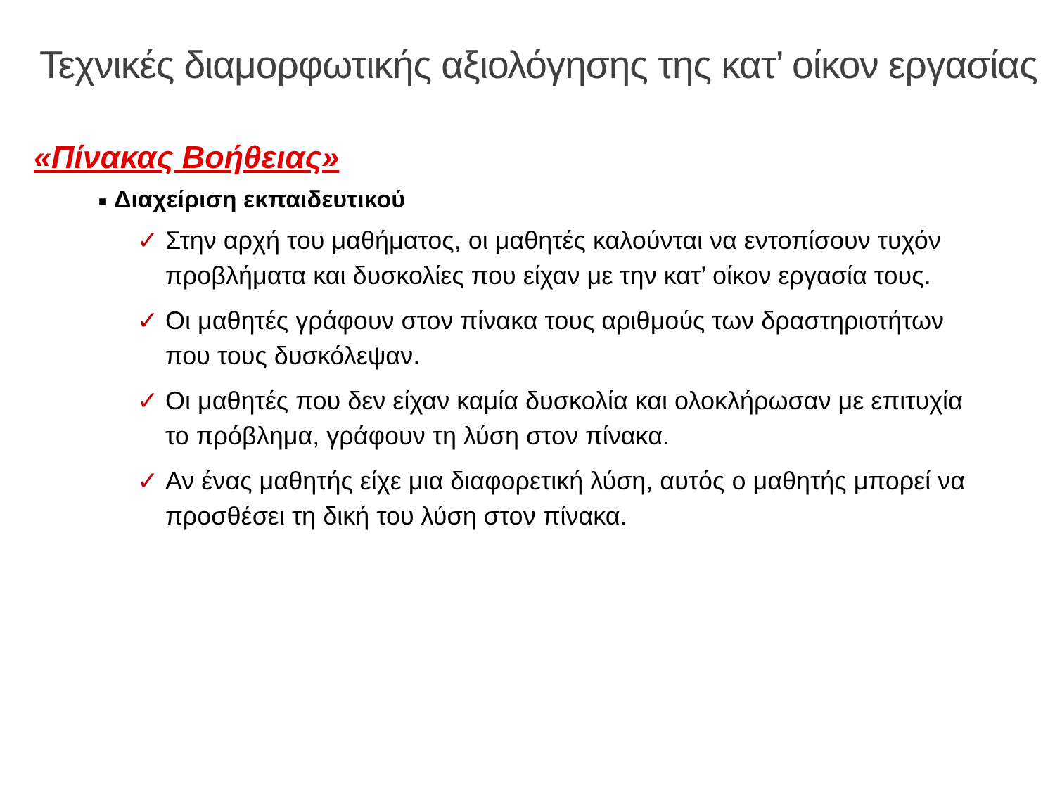Τεχνικές διαμορφωτικής αξιολόγησης της κατ’ οίκον εργασίας
«Πίνακας Βοήθειας»
■ Διαχείριση εκπαιδευτικού
✓ Στην αρχή του μαθήματος, οι μαθητές καλούνται να εντοπίσουν τυχόν προβλήματα και δυσκολίες που είχαν με την κατ’ οίκον εργασία τους.
✓ Οι μαθητές γράφουν στον πίνακα τους αριθμούς των δραστηριοτήτων που τους δυσκόλεψαν.
✓ Οι μαθητές που δεν είχαν καμία δυσκολία και ολοκλήρωσαν με επιτυχία το πρόβλημα, γράφουν τη λύση στον πίνακα.
✓ Αν ένας μαθητής είχε μια διαφορετική λύση, αυτός ο μαθητής μπορεί να προσθέσει τη δική του λύση στον πίνακα.